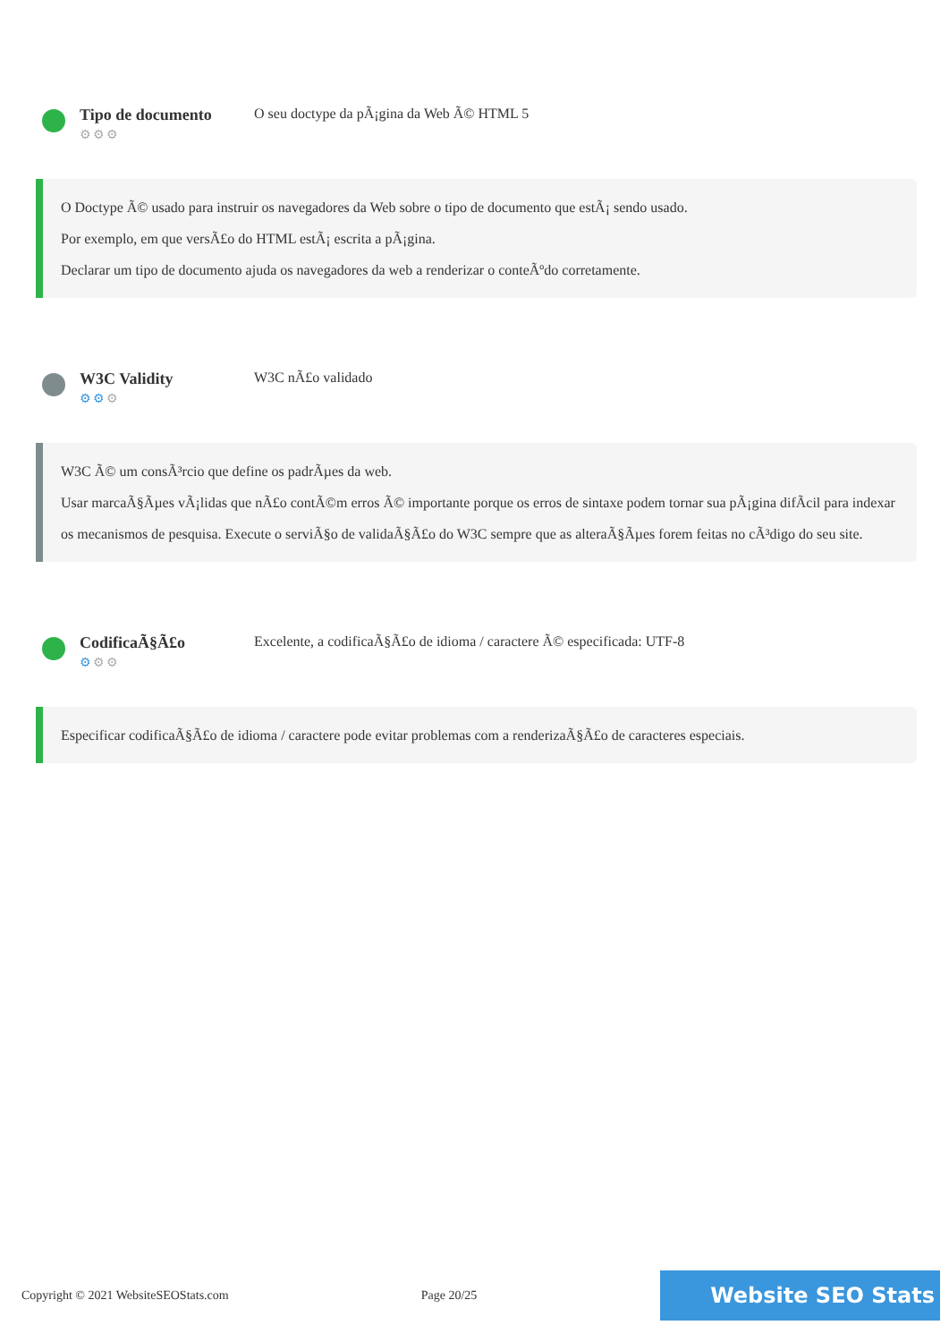Tipo de documento
⚙⚙⚙
O seu doctype da pÃ¡gina da Web Ã© HTML 5
O Doctype Ã© usado para instruir os navegadores da Web sobre o tipo de documento que estÃ¡ sendo usado.
Por exemplo, em que versÃ£o do HTML estÃ¡ escrita a pÃ¡gina.
Declarar um tipo de documento ajuda os navegadores da web a renderizar o conteÃºdo corretamente.
W3C Validity
⚙⚙⚙
W3C nÃ£o validado
W3C Ã© um consÃ³rcio que define os padrÃµes da web.
Usar marcaÃ§Ãµes vÃ¡lidas que nÃ£o contÃ©m erros Ã© importante porque os erros de sintaxe podem tornar sua pÃ¡gina difÃ­cil para indexar os mecanismos de pesquisa. Execute o serviÃ§o de validaÃ§Ã£o do W3C sempre que as alteraÃ§Ãµes forem feitas no cÃ³digo do seu site.
CodificaÃ§Ã£o
⚙⚙⚙
Excelente, a codificaÃ§Ã£o de idioma / caractere Ã© especificada: UTF-8
Especificar codificaÃ§Ã£o de idioma / caractere pode evitar problemas com a renderizaÃ§Ã£o de caracteres especiais.
Copyright © 2021 WebsiteSEOStats.com Page 20/25 Website SEO Stats